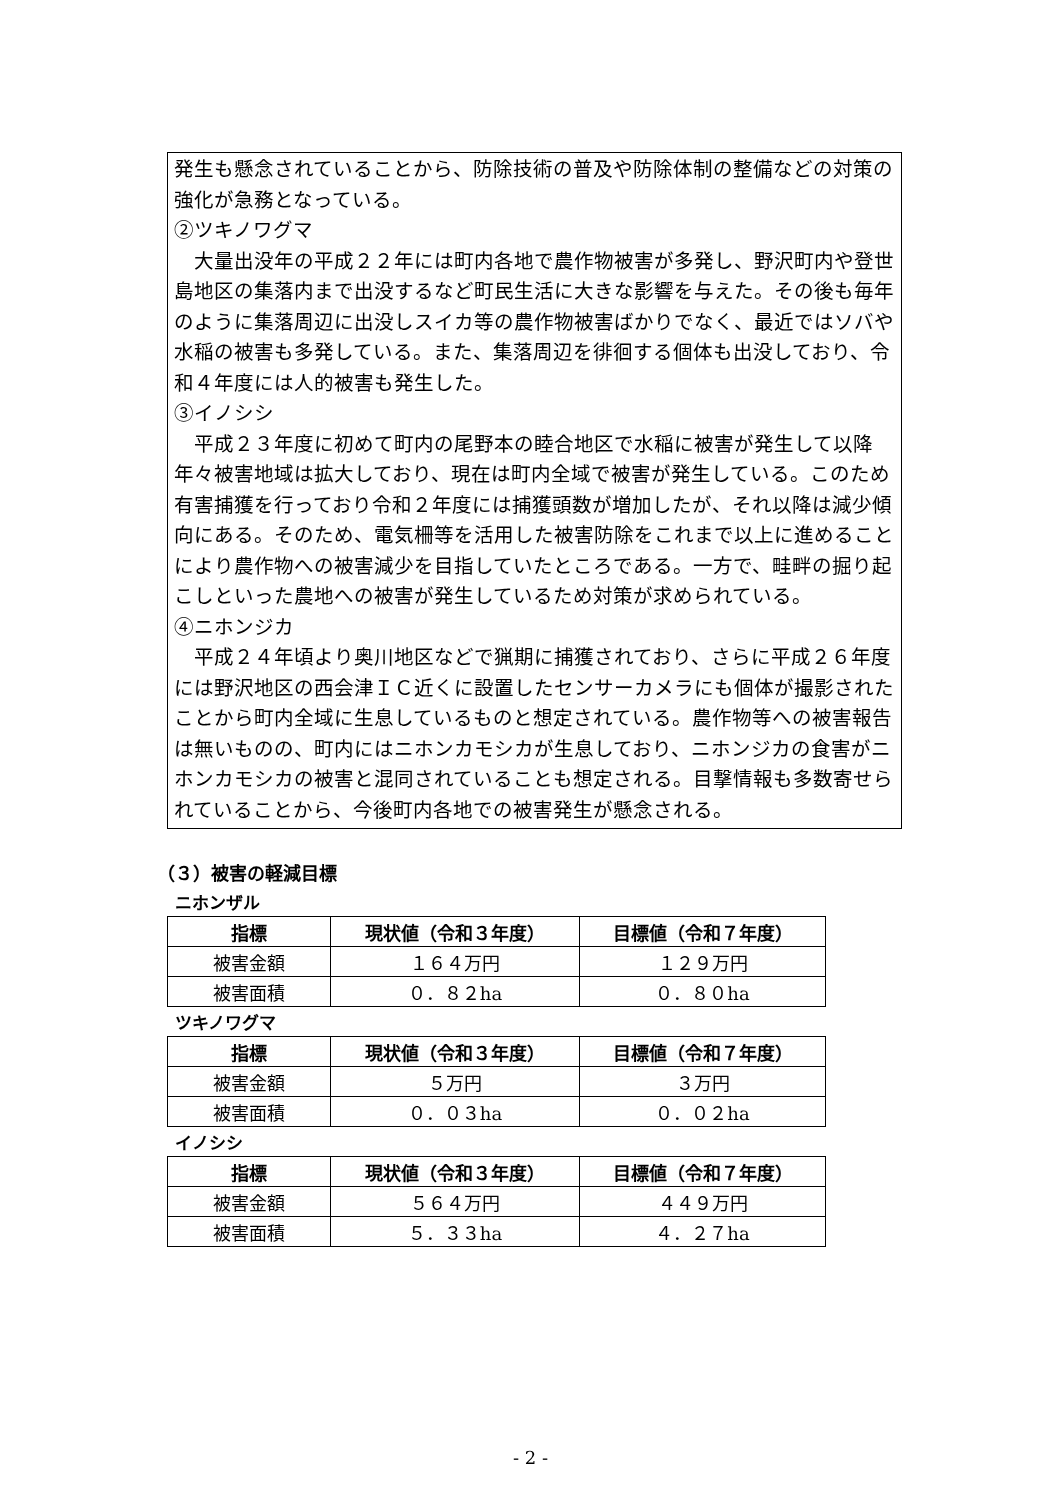発生も懸念されていることから、防除技術の普及や防除体制の整備などの対策の強化が急務となっている。
②ツキノワグマ
　大量出没年の平成２２年には町内各地で農作物被害が多発し、野沢町内や登世島地区の集落内まで出没するなど町民生活に大きな影響を与えた。その後も毎年のように集落周辺に出没しスイカ等の農作物被害ばかりでなく、最近ではソバや水稲の被害も多発している。また、集落周辺を徘徊する個体も出没しており、令和４年度には人的被害も発生した。
③イノシシ
　平成２３年度に初めて町内の尾野本の睦合地区で水稲に被害が発生して以降年々被害地域は拡大しており、現在は町内全域で被害が発生している。このため有害捕獲を行っており令和２年度には捕獲頭数が増加したが、それ以降は減少傾向にある。そのため、電気柵等を活用した被害防除をこれまで以上に進めることにより農作物への被害減少を目指していたところである。一方で、畦畔の掘り起こしといった農地への被害が発生しているため対策が求められている。
④ニホンジカ
　平成２４年頃より奥川地区などで猟期に捕獲されており、さらに平成２６年度には野沢地区の西会津ＩＣ近くに設置したセンサーカメラにも個体が撮影されたことから町内全域に生息しているものと想定されている。農作物等への被害報告は無いものの、町内にはニホンカモシカが生息しており、ニホンジカの食害がニホンカモシカの被害と混同されていることも想定される。目撃情報も多数寄せられていることから、今後町内各地での被害発生が懸念される。
（３）被害の軽減目標
ニホンザル
| 指標 | 現状値（令和３年度） | 目標値（令和７年度） |
| --- | --- | --- |
| 被害金額 | １６４万円 | １２９万円 |
| 被害面積 | ０．８２ha | ０．８０ha |
ツキノワグマ
| 指標 | 現状値（令和３年度） | 目標値（令和７年度） |
| --- | --- | --- |
| 被害金額 | ５万円 | ３万円 |
| 被害面積 | ０．０３ha | ０．０２ha |
イノシシ
| 指標 | 現状値（令和３年度） | 目標値（令和７年度） |
| --- | --- | --- |
| 被害金額 | ５６４万円 | ４４９万円 |
| 被害面積 | ５．３３ha | ４．２７ha |
- 2 -